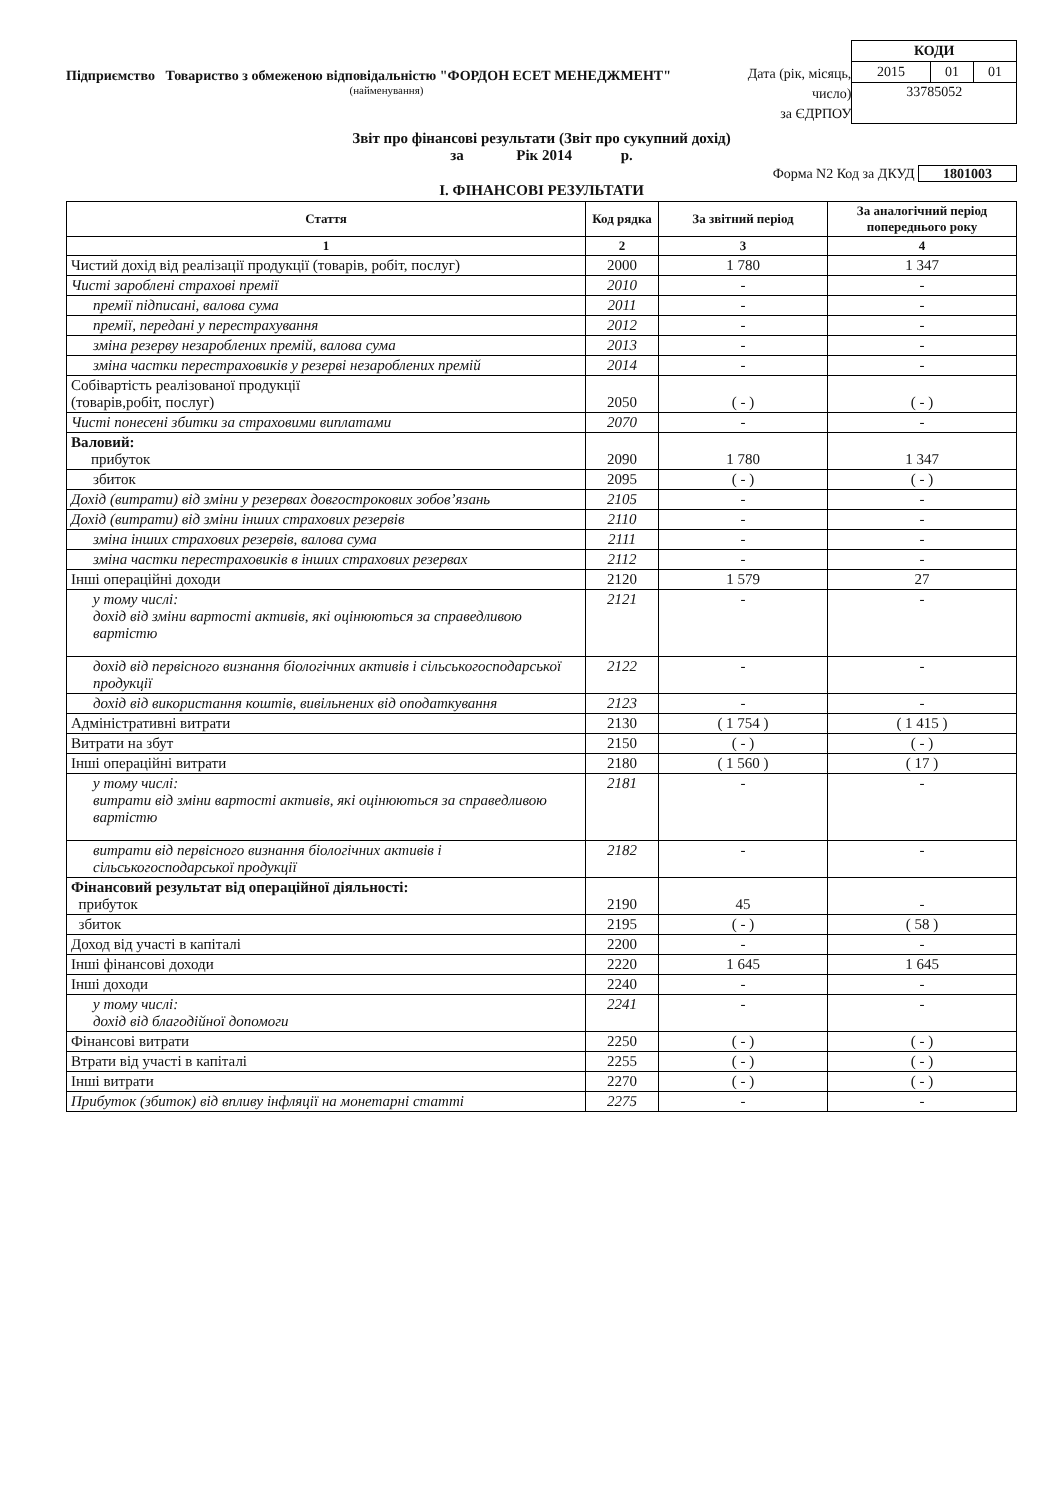Підприємство Товариство з обмеженою відповідальністю "ФОРДОН ЕСЕТ МЕНЕДЖМЕНТ"
(найменування)
Дата (рік, місяць, число)
за ЄДРПОУ
| КОДИ | | |
| 2015 | 01 | 01 |
| 33785052 | | |
Звіт про фінансові результати (Звіт про сукупний дохід)
за Рік 2014 р.
Форма N2 Код за ДКУД 1801003
І. ФІНАНСОВІ РЕЗУЛЬТАТИ
| Стаття | Код рядка | За звітний період | За аналогічний період попереднього року |
| --- | --- | --- | --- |
| 1 | 2 | 3 | 4 |
| Чистий дохід від реалізації продукції (товарів, робіт, послуг) | 2000 | 1 780 | 1 347 |
| Чисті зароблені страхові премії | 2010 | - | - |
| премії підписані, валова сума | 2011 | - | - |
| премії, передані у перестрахування | 2012 | - | - |
| зміна резерву незароблених премій, валова сума | 2013 | - | - |
| зміна частки перестраховиків у резерві незароблених премій | 2014 | - | - |
| Собівартість реалізованої продукції (товарів,робіт, послуг) | 2050 | ( - ) | ( - ) |
| Чисті понесені збитки за страховими виплатами | 2070 | - | - |
| Валовий: прибуток | 2090 | 1 780 | 1 347 |
| збиток | 2095 | ( - ) | ( - ) |
| Дохід (витрати) від зміни у резервах довгострокових зобов’язань | 2105 | - | - |
| Дохід (витрати) від зміни інших страхових резервів | 2110 | - | - |
| зміна інших страхових резервів, валова сума | 2111 | - | - |
| зміна частки перестраховиків в інших страхових резервах | 2112 | - | - |
| Інші операційні доходи | 2120 | 1 579 | 27 |
| у тому числі: дохід від зміни вартості активів, які оцінюються за справедливою вартістю | 2121 | - | - |
| дохід від первісного визнання біологічних активів і сільськогосподарської продукції | 2122 | - | - |
| дохід від використання коштів, вивільнених від оподаткування | 2123 | - | - |
| Адміністративні витрати | 2130 | ( 1 754 ) | ( 1 415 ) |
| Витрати на збут | 2150 | ( - ) | ( - ) |
| Інші операційні витрати | 2180 | ( 1 560 ) | ( 17 ) |
| у тому числі: витрати від зміни вартості активів, які оцінюються за справедливою вартістю | 2181 | - | - |
| витрати від первісного визнання біологічних активів і сільськогосподарської продукції | 2182 | - | - |
| Фінансовий результат від операційної діяльності: прибуток | 2190 | 45 | - |
| збиток | 2195 | ( - ) | ( 58 ) |
| Доход від участі в капіталі | 2200 | - | - |
| Інші фінансові доходи | 2220 | 1 645 | 1 645 |
| Інші доходи | 2240 | - | - |
| у тому числі: дохід від благодійної допомоги | 2241 | - | - |
| Фінансові витрати | 2250 | ( - ) | ( - ) |
| Втрати від участі в капіталі | 2255 | ( - ) | ( - ) |
| Інші витрати | 2270 | ( - ) | ( - ) |
| Прибуток (збиток) від впливу інфляції на монетарні статті | 2275 | - | - |